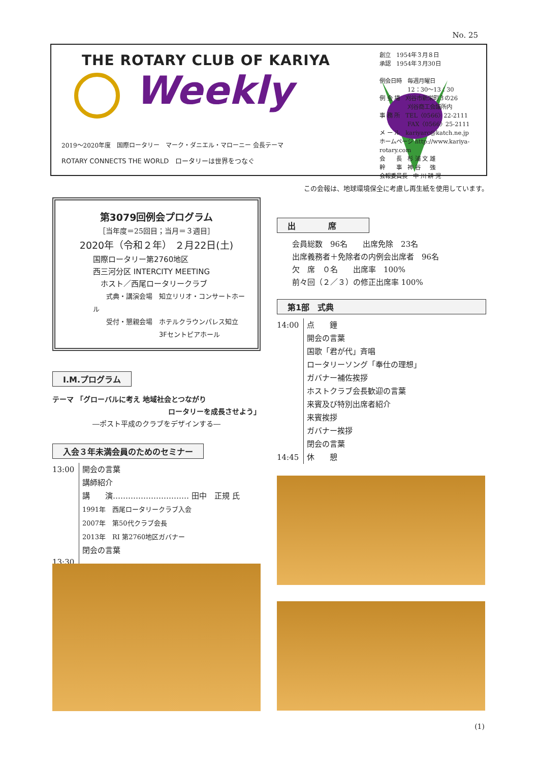No. 25
THE ROTARY CLUB OF KARIYA
Weekly
2019～2020年度　国際ロータリー　マーク・ダニエル・マローニー 会長テーマ
ROTARY CONNECTS THE WORLD　ロータリーは世界をつなぐ
創立　1954年３月８日
承認　1954年３月30日
例会日時　毎週月曜日
　　　　　12：30～13：30
例 会 場　刈谷市新栄町３の26
　　　　　刈谷商工会議所内
事 務 所　TEL〈0566〉22-2111
　　　　　FAX〈0566〉25-2111
メ ー ル　kariyarc@katch.ne.jp
ホームページ http://www.kariya-rotary.com
会　　長　杉 浦 文 雄
幹　　事　神 谷 　 強
会報委員長　中 川 耕 児
この会報は、地球環境保全に考慮し再生紙を使用しています。
第3079回例会プログラム
［当年度＝25回目；当月＝３週目］
2020年（令和２年） ２月22日(土)
国際ロータリー第2760地区
西三河分区 INTERCITY MEETING
　ホスト／西尾ロータリークラブ
　　式典・講演会場　知立リリオ・コンサートホール
　　受付・懇親会場　ホテルクラウンパレス知立
　　　　　　　　　　3Fセントピアホール
I.M.プログラム
テーマ 「グローバルに考え 地域社会とつながり
ロータリーを成長させよう」
―ポスト平成のクラブをデザインする―
入会３年未満会員のためのセミナー
13:00
13:30
開会の言葉
講師紹介
講　　演………………………… 田中　正規 氏
1991年　西尾ロータリークラブ入会
2007年　第50代クラブ会長
2013年　RI 第2760地区ガバナー
閉会の言葉
出　　　　席
会員総数　96名　　出席免除　23名
出席義務者＋免除者の内例会出席者　96名
欠　席　０名　　出席率　100%
前々回（２／３）の修正出席率 100%
第1部　式典
14:00
14:45
点　　鐘
開会の言葉
国歌「君が代」斉唱
ロータリーソング「奉仕の理想」
ガバナー補佐挨拶
ホストクラブ会長歓迎の言葉
来賓及び特別出席者紹介
来賓挨拶
ガバナー挨拶
閉会の言葉
休　　憩
(1)